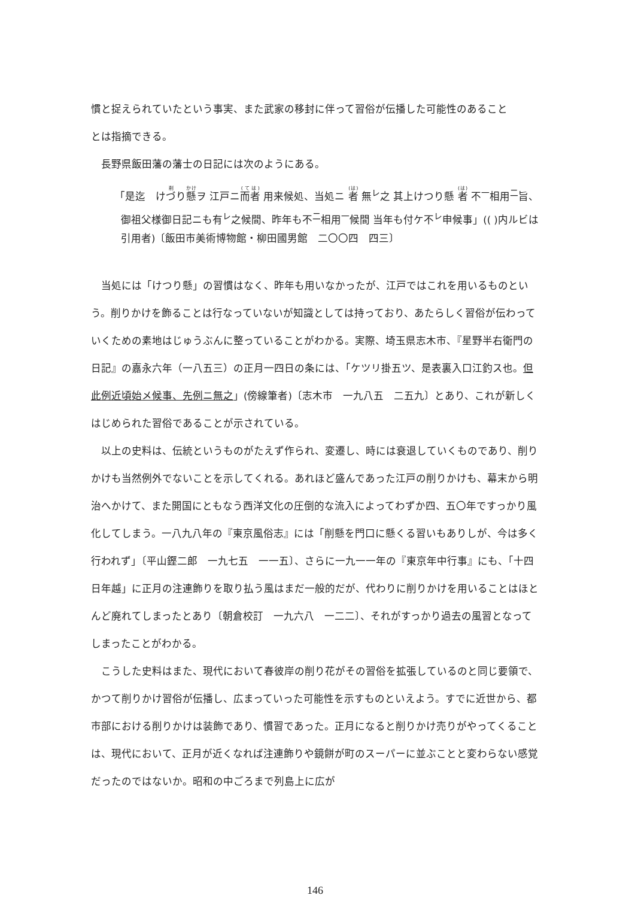慣と捉えられていたという事実、また武家の移封に伴って習俗が伝播した可能性のあること
とは指摘できる。
長野県飯田藩の藩士の日記には次のようにある。
「是迄　けづり懸ヲ 江戸ニ而者 用来候処、当処ニ 者 無<sup>レ</sup>之 其上けつり懸 者 不<sup>一</sup>相用<sup>二</sup>旨、御祖父様御日記ニも有<sup>レ</sup>之候間、昨年も不<sup>二</sup>相用<sup>一</sup>候間 当年も付ケ不<sup>レ</sup>申候事」(( )内ルビは引用者)〔飯田市美術博物館・柳田國男館　二〇〇四　四三〕
当処には「けつり懸」の習慣はなく、昨年も用いなかったが、江戸ではこれを用いるものという。削りかけを飾ることは行なっていないが知識としては持っており、あたらしく習俗が伝わっていくための素地はじゅうぶんに整っていることがわかる。実際、埼玉県志木市、『星野半右衛門の日記』の嘉永六年（一八五三）の正月一四日の条には、「ケツリ掛五ツ、是表裏入口江釣ス也。但此例近頃始メ候事、先例ニ無之」(傍線筆者)〔志木市　一九八五　二五九〕とあり、これが新しくはじめられた習俗であることが示されている。
以上の史料は、伝統というものがたえず作られ、変遷し、時には衰退していくものであり、削りかけも当然例外でないことを示してくれる。あれほど盛んであった江戸の削りかけも、幕末から明治へかけて、また開国にともなう西洋文化の圧倒的な流入によってわずか四、五〇年ですっかり風化してしまう。一八九八年の『東京風俗志』には「削懸を門口に懸くる習いもありしが、今は多く行われず」〔平山鏗二郎　一九七五　一一五〕、さらに一九一一年の『東京年中行事』にも、「十四日年越」に正月の注連飾りを取り払う風はまだ一般的だが、代わりに削りかけを用いることはほとんど廃れてしまったとあり〔朝倉校訂　一九六八　一二二〕、それがすっかり過去の風習となってしまったことがわかる。
こうした史料はまた、現代において春彼岸の削り花がその習俗を拡張しているのと同じ要領で、かつて削りかけ習俗が伝播し、広まっていった可能性を示すものといえよう。すでに近世から、都市部における削りかけは装飾であり、慣習であった。正月になると削りかけ売りがやってくることは、現代において、正月が近くなれば注連飾りや鏡餅が町のスーパーに並ぶことと変わらない感覚だったのではないか。昭和の中ごろまで列島上に広が
146